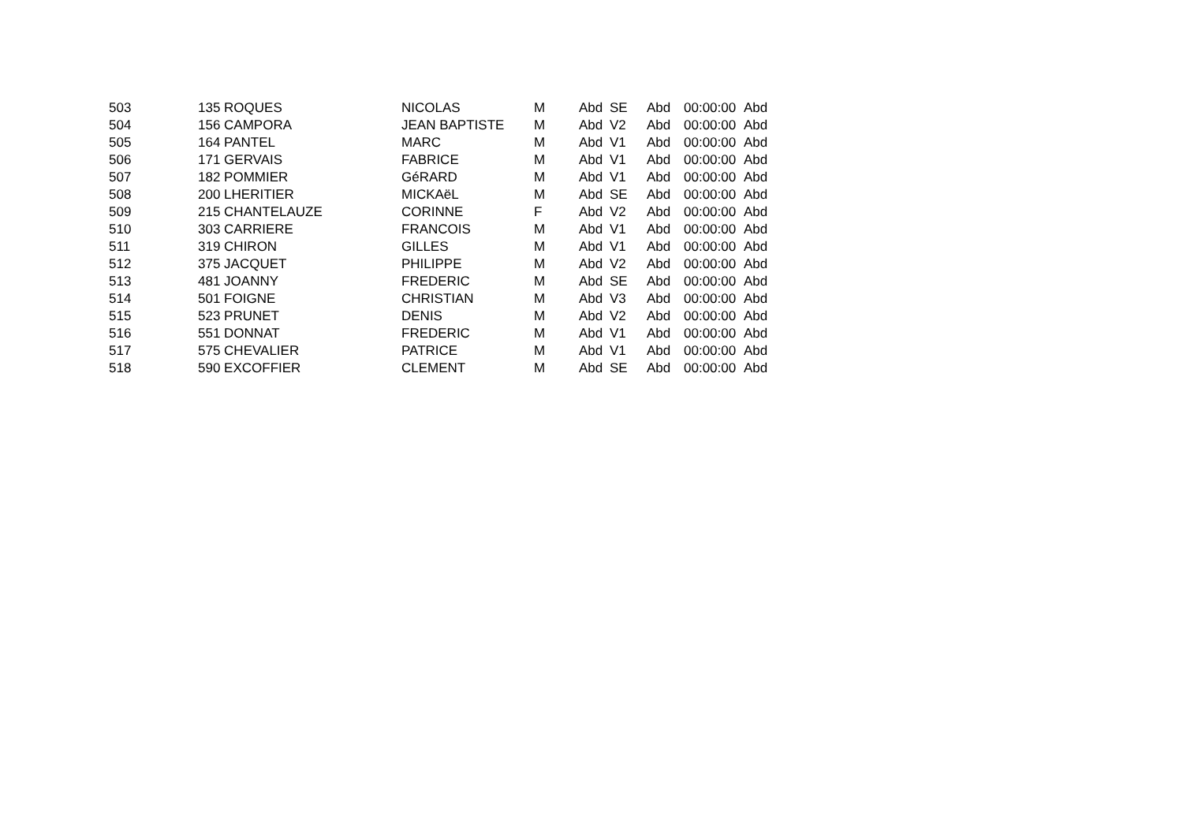| 503 | 135 ROQUES | NICOLAS | M | Abd | SE | Abd | 00:00:00 | Abd |
| 504 | 156 CAMPORA | JEAN BAPTISTE | M | Abd | V2 | Abd | 00:00:00 | Abd |
| 505 | 164 PANTEL | MARC | M | Abd | V1 | Abd | 00:00:00 | Abd |
| 506 | 171 GERVAIS | FABRICE | M | Abd | V1 | Abd | 00:00:00 | Abd |
| 507 | 182 POMMIER | GéRARD | M | Abd | V1 | Abd | 00:00:00 | Abd |
| 508 | 200 LHERITIER | MICKAëL | M | Abd | SE | Abd | 00:00:00 | Abd |
| 509 | 215 CHANTELAUZE | CORINNE | F | Abd | V2 | Abd | 00:00:00 | Abd |
| 510 | 303 CARRIERE | FRANCOIS | M | Abd | V1 | Abd | 00:00:00 | Abd |
| 511 | 319 CHIRON | GILLES | M | Abd | V1 | Abd | 00:00:00 | Abd |
| 512 | 375 JACQUET | PHILIPPE | M | Abd | V2 | Abd | 00:00:00 | Abd |
| 513 | 481 JOANNY | FREDERIC | M | Abd | SE | Abd | 00:00:00 | Abd |
| 514 | 501 FOIGNE | CHRISTIAN | M | Abd | V3 | Abd | 00:00:00 | Abd |
| 515 | 523 PRUNET | DENIS | M | Abd | V2 | Abd | 00:00:00 | Abd |
| 516 | 551 DONNAT | FREDERIC | M | Abd | V1 | Abd | 00:00:00 | Abd |
| 517 | 575 CHEVALIER | PATRICE | M | Abd | V1 | Abd | 00:00:00 | Abd |
| 518 | 590 EXCOFFIER | CLEMENT | M | Abd | SE | Abd | 00:00:00 | Abd |